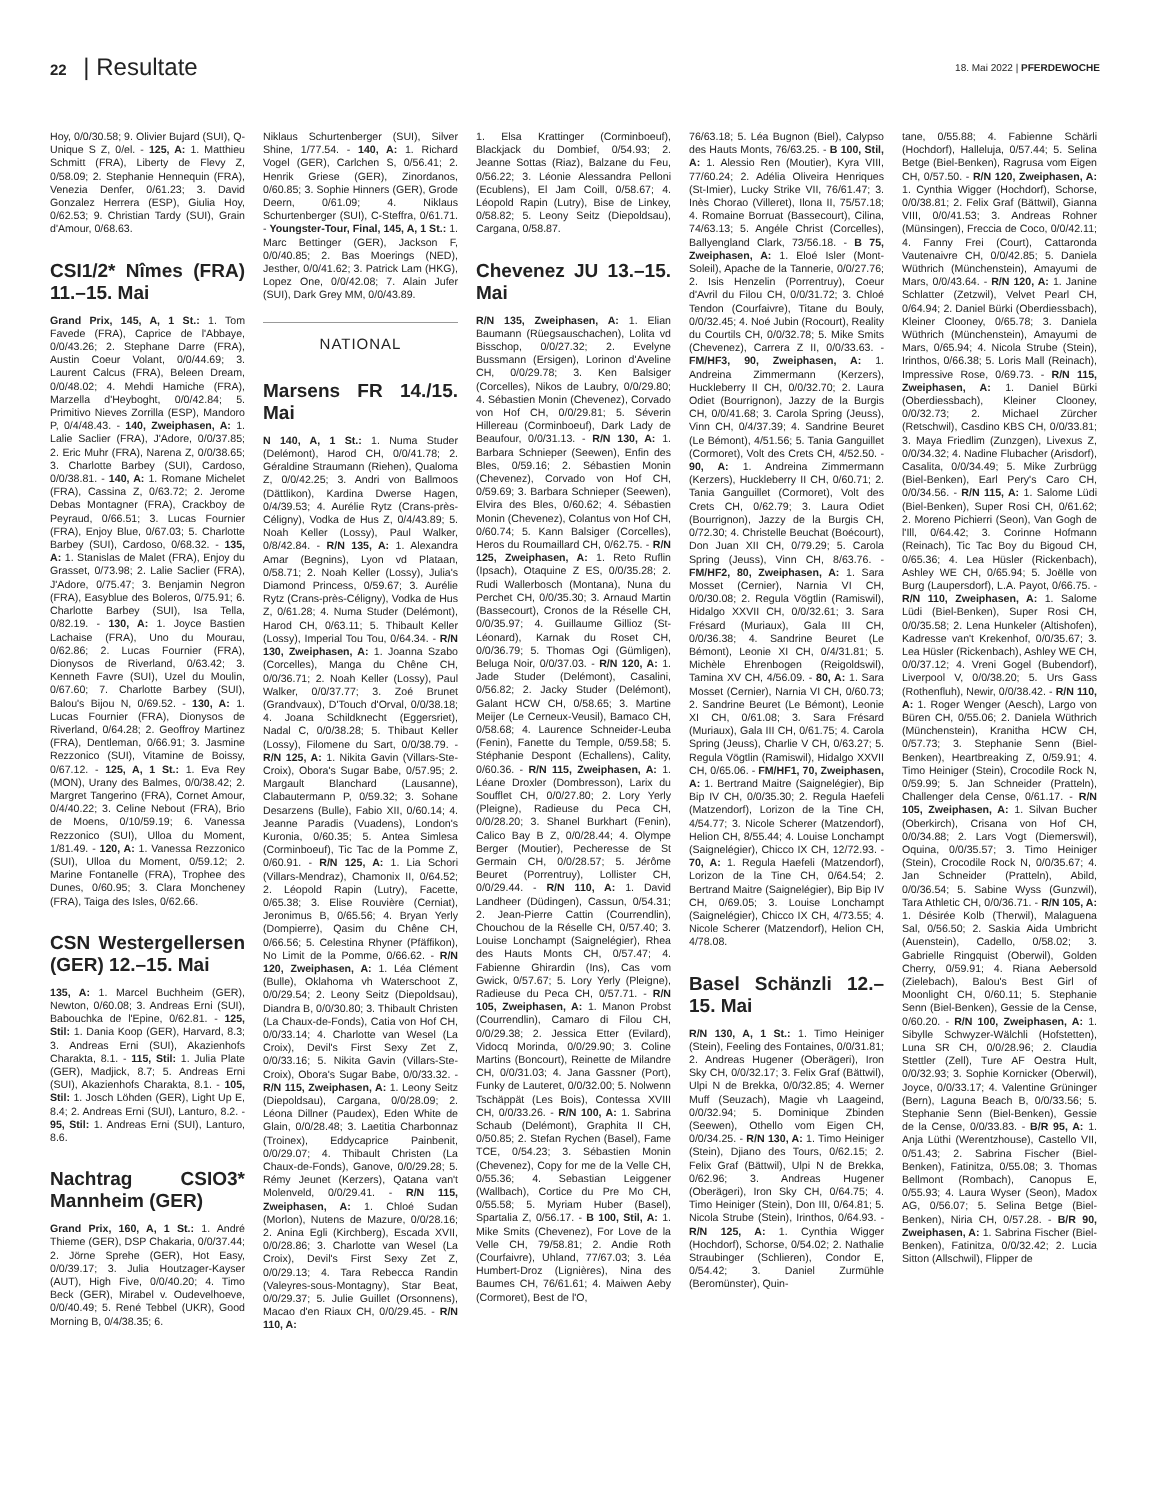22 | Resultate
18. Mai 2022 | PFERDEWOCHE
Hoy, 0/0/30.58; 9. Olivier Bujard (SUI), Q-Unique S Z, 0/el. - 125, A: 1. Matthieu Schmitt (FRA), Liberty de Flevy Z, 0/58.09; 2. Stephanie Hennequin (FRA), Venezia Denfer, 0/61.23; 3. David Gonzalez Herrera (ESP), Giulia Hoy, 0/62.53; 9. Christian Tardy (SUI), Grain d'Amour, 0/68.63.
CSI1/2* Nîmes (FRA) 11.–15. Mai
Grand Prix, 145, A, 1 St.: 1. Tom Favede (FRA), Caprice de l'Abbaye, 0/0/43.26; 2. Stephane Darre (FRA), Austin Coeur Volant, 0/0/44.69; 3. Laurent Calcus (FRA), Beleen Dream, 0/0/48.02; 4. Mehdi Hamiche (FRA), Marzella d'Heyboght, 0/0/42.84; 5. Primitivo Nieves Zorrilla (ESP), Mandoro P, 0/4/48.43. - 140, Zweiphasen, A: 1. Lalie Saclier (FRA), J'Adore, 0/0/37.85; 2. Eric Muhr (FRA), Narena Z, 0/0/38.65; 3. Charlotte Barbey (SUI), Cardoso, 0/0/38.81. - 140, A: 1. Romane Michelet (FRA), Cassina Z, 0/63.72; 2. Jerome Debas Montagner (FRA), Crackboy de Peyraud, 0/66.51; 3. Lucas Fournier (FRA), Enjoy Blue, 0/67.03; 5. Charlotte Barbey (SUI), Cardoso, 0/68.32. - 135, A: 1. Stanislas de Malet (FRA), Enjoy du Grasset, 0/73.98; 2. Lalie Saclier (FRA), J'Adore, 0/75.47; 3. Benjamin Negron (FRA), Easyblue des Boleros, 0/75.91; 6. Charlotte Barbey (SUI), Isa Tella, 0/82.19. - 130, A: 1. Joyce Bastien Lachaise (FRA), Uno du Mourau, 0/62.86; 2. Lucas Fournier (FRA), Dionysos de Riverland, 0/63.42; 3. Kenneth Favre (SUI), Uzel du Moulin, 0/67.60; 7. Charlotte Barbey (SUI), Balou's Bijou N, 0/69.52. - 130, A: 1. Lucas Fournier (FRA), Dionysos de Riverland, 0/64.28; 2. Geoffroy Martinez (FRA), Dentleman, 0/66.91; 3. Jasmine Rezzonico (SUI), Vitamine de Boissy, 0/67.12. - 125, A, 1 St.: 1. Eva Rey (MON), Urany des Balmes, 0/0/38.42; 2. Margret Tangerino (FRA), Cornet Amour, 0/4/40.22; 3. Celine Nebout (FRA), Brio de Moens, 0/10/59.19; 6. Vanessa Rezzonico (SUI), Ulloa du Moment, 1/81.49. - 120, A: 1. Vanessa Rezzonico (SUI), Ulloa du Moment, 0/59.12; 2. Marine Fontanelle (FRA), Trophee des Dunes, 0/60.95; 3. Clara Moncheney (FRA), Taiga des Isles, 0/62.66.
CSN Westergellersen (GER) 12.–15. Mai
135, A: 1. Marcel Buchheim (GER), Newton, 0/60.08; 3. Andreas Erni (SUI), Babouchka de l'Epine, 0/62.81. - 125, Stil: 1. Dania Koop (GER), Harvard, 8.3; 3. Andreas Erni (SUI), Akazienhofs Charakta, 8.1. - 115, Stil: 1. Julia Plate (GER), Madjick, 8.7; 5. Andreas Erni (SUI), Akazienhofs Charakta, 8.1. - 105, Stil: 1. Josch Löhden (GER), Light Up E, 8.4; 2. Andreas Erni (SUI), Lanturo, 8.2. - 95, Stil: 1. Andreas Erni (SUI), Lanturo, 8.6.
Nachtrag CSIO3* Mannheim (GER)
Grand Prix, 160, A, 1 St.: 1. André Thieme (GER), DSP Chakaria, 0/0/37.44; 2. Jörne Sprehe (GER), Hot Easy, 0/0/39.17; 3. Julia Houtzager-Kayser (AUT), High Five, 0/0/40.20; 4. Timo Beck (GER), Mirabel v. Oudevelhoeve, 0/0/40.49; 5. René Tebbel (UKR), Good Morning B, 0/4/38.35; 6.
Niklaus Schurtenberger (SUI), Silver Shine, 1/77.54. - 140, A: 1. Richard Vogel (GER), Carlchen S, 0/56.41; 2. Henrik Griese (GER), Zinordanos, 0/60.85; 3. Sophie Hinners (GER), Grode Deern, 0/61.09; 4. Niklaus Schurtenberger (SUI), C-Steffra, 0/61.71. - Youngster-Tour, Final, 145, A, 1 St.: 1. Marc Bettinger (GER), Jackson F, 0/0/40.85; 2. Bas Moerings (NED), Jesther, 0/0/41.62; 3. Patrick Lam (HKG), Lopez One, 0/0/42.08; 7. Alain Jufer (SUI), Dark Grey MM, 0/0/43.89.
NATIONAL
Marsens FR 14./15. Mai
N 140, A, 1 St.: 1. Numa Studer (Delémont), Harod CH, 0/0/41.78; 2. Géraldine Straumann (Riehen), Qualoma Z, 0/0/42.25; 3. Andri von Ballmoos (Dättlikon), Kardina Dwerse Hagen, 0/4/39.53; 4. Aurélie Rytz (Crans-près-Céligny), Vodka de Hus Z, 0/4/43.89; 5. Noah Keller (Lossy), Paul Walker, 0/8/42.84. - R/N 135, A: 1. Alexandra Amar (Begnins), Lyon vd Plataan, 0/58.71; 2. Noah Keller (Lossy), Julia's Diamond Princess, 0/59.67; 3. Aurélie Rytz (Crans-près-Céligny), Vodka de Hus Z, 0/61.28; 4. Numa Studer (Delémont), Harod CH, 0/63.11; 5. Thibault Keller (Lossy), Imperial Tou Tou, 0/64.34. - R/N 130, Zweiphasen, A: 1. Joanna Szabo (Corcelles), Manga du Chêne CH, 0/0/36.71; 2. Noah Keller (Lossy), Paul Walker, 0/0/37.77; 3. Zoé Brunet (Grandvaux), D'Touch d'Orval, 0/0/38.18; 4. Joana Schildknecht (Eggersriet), Nadal C, 0/0/38.28; 5. Thibaut Keller (Lossy), Filomene du Sart, 0/0/38.79. - R/N 125, A: 1. Nikita Gavin (Villars-Ste-Croix), Obora's Sugar Babe, 0/57.95; 2. Margault Blanchard (Lausanne), Clabautermann P, 0/59.32; 3. Sohane Desarzens (Bulle), Fabio XII, 0/60.14; 4. Jeanne Paradis (Vuadens), London's Kuronia, 0/60.35; 5. Antea Simlesa (Corminboeuf), Tic Tac de la Pomme Z, 0/60.91. - R/N 125, A: 1. Lia Schori (Villars-Mendraz), Chamonix II, 0/64.52; 2. Léopold Rapin (Lutry), Facette, 0/65.38; 3. Elise Rouvière (Cerniat), Jeronimus B, 0/65.56; 4. Bryan Yerly (Dompierre), Qasim du Chêne CH, 0/66.56; 5. Celestina Rhyner (Pfäffikon), No Limit de la Pomme, 0/66.62. - R/N 120, Zweiphasen, A: 1. Léa Clément (Bulle), Oklahoma vh Waterschoot Z, 0/0/29.54; 2. Leony Seitz (Diepoldsau), Diandra B, 0/0/30.80; 3. Thibault Christen (La Chaux-de-Fonds), Catia von Hof CH, 0/0/33.14; 4. Charlotte van Wesel (La Croix), Devil's First Sexy Zet Z, 0/0/33.16; 5. Nikita Gavin (Villars-Ste-Croix), Obora's Sugar Babe, 0/0/33.32. - R/N 115, Zweiphasen, A: 1. Leony Seitz (Diepoldsau), Cargana, 0/0/28.09; 2. Léona Dillner (Paudex), Eden White de Glain, 0/0/28.48; 3. Laetitia Charbonnaz (Troinex), Eddycaprice Painbenit, 0/0/29.07; 4. Thibault Christen (La Chaux-de-Fonds), Ganove, 0/0/29.28; 5. Rémy Jeunet (Kerzers), Qatana van't Molenveld, 0/0/29.41. - R/N 115, Zweiphasen, A: 1. Chloé Sudan (Morlon), Nutens de Mazure, 0/0/28.16; 2. Anina Egli (Kirchberg), Escada XVII, 0/0/28.86; 3. Charlotte van Wesel (La Croix), Devil's First Sexy Zet Z, 0/0/29.13; 4. Tara Rebecca Randin (Valeyres-sous-Montagny), Star Beat, 0/0/29.37; 5. Julie Guillet (Orsonnens), Macao d'en Riaux CH, 0/0/29.45. - R/N 110, A:
1. Elsa Krattinger (Corminboeuf), Blackjack du Dombief, 0/54.93; 2. Jeanne Sottas (Riaz), Balzane du Feu, 0/56.22; 3. Léonie Alessandra Pelloni (Ecublens), El Jam Coill, 0/58.67; 4. Léopold Rapin (Lutry), Bise de Linkey, 0/58.82; 5. Leony Seitz (Diepoldsau), Cargana, 0/58.87.
Chevenez JU 13.–15. Mai
R/N 135, Zweiphasen, A: 1. Elian Baumann (Rüegsauschachen), Lolita vd Bisschop, 0/0/27.32; 2. Evelyne Bussmann (Ersigen), Lorinon d'Aveline CH, 0/0/29.78; 3. Ken Balsiger (Corcelles), Nikos de Laubry, 0/0/29.80; 4. Sébastien Monin (Chevenez), Corvado von Hof CH, 0/0/29.81; 5. Séverin Hillereau (Corminboeuf), Dark Lady de Beaufour, 0/0/31.13. - R/N 130, A: 1. Barbara Schnieper (Seewen), Enfin des Bles, 0/59.16; 2. Sébastien Monin (Chevenez), Corvado von Hof CH, 0/59.69; 3. Barbara Schnieper (Seewen), Elvira des Bles, 0/60.62; 4. Sébastien Monin (Chevenez), Colantus von Hof CH, 0/60.74; 5. Kann Balsiger (Corcelles), Heros du Roumaillard CH, 0/62.75. - R/N 125, Zweiphasen, A: 1. Reto Ruflin (Ipsach), Otaquine Z ES, 0/0/35.28; 2. Rudi Wallerbosch (Montana), Nuna du Perchet CH, 0/0/35.30; 3. Arnaud Martin (Bassecourt), Cronos de la Réselle CH, 0/0/35.97; 4. Guillaume Gillioz (St-Léonard), Karnak du Roset CH, 0/0/36.79; 5. Thomas Ogi (Gümligen), Beluga Noir, 0/0/37.03. - R/N 120, A: 1. Jade Studer (Delémont), Casalini, 0/56.82; 2. Jacky Studer (Delémont), Galant HCW CH, 0/58.65; 3. Martine Meijer (Le Cerneux-Veusil), Bamaco CH, 0/58.68; 4. Laurence Schneider-Leuba (Fenin), Fanette du Temple, 0/59.58; 5. Stéphanie Despont (Echallens), Cality, 0/60.36. - R/N 115, Zweiphasen, A: 1. Léane Droxler (Dombresson), Larix du Soufflet CH, 0/0/27.80; 2. Lory Yerly (Pleigne), Radieuse du Peca CH, 0/0/28.20; 3. Shanel Burkhart (Fenin), Calico Bay B Z, 0/0/28.44; 4. Olympe Berger (Moutier), Pecheresse de St Germain CH, 0/0/28.57; 5. Jérôme Beuret (Porrentruy), Lollister CH, 0/0/29.44. - R/N 110, A: 1. David Landheer (Düdingen), Cassun, 0/54.31; 2. Jean-Pierre Cattin (Courrendlin), Chouchou de la Réselle CH, 0/57.40; 3. Louise Lonchampt (Saignelégier), Rhea des Hauts Monts CH, 0/57.47; 4. Fabienne Ghirardin (Ins), Cas vom Gwick, 0/57.67; 5. Lory Yerly (Pleigne), Radieuse du Peca CH, 0/57.71. - R/N 105, Zweiphasen, A: 1. Manon Probst (Courrendlin), Camaro di Filou CH, 0/0/29.38; 2. Jessica Etter (Evilard), Vidocq Morinda, 0/0/29.90; 3. Coline Martins (Boncourt), Reinette de Milandre CH, 0/0/31.03; 4. Jana Gassner (Port), Funky de Lauteret, 0/0/32.00; 5. Nolwenn Tschäppät (Les Bois), Contessa XVIII CH, 0/0/33.26. - R/N 100, A: 1. Sabrina Schaub (Delémont), Graphita II CH, 0/50.85; 2. Stefan Rychen (Basel), Fame TCE, 0/54.23; 3. Sébastien Monin (Chevenez), Copy for me de la Velle CH, 0/55.36; 4. Sebastian Leiggener (Wallbach), Cortice du Pre Mo CH, 0/55.58; 5. Myriam Huber (Basel), Spartalia Z, 0/56.17. - B 100, Stil, A: 1. Mike Smits (Chevenez), For Love de la Velle CH, 79/58.81; 2. Andie Roth (Courfaivre), Uhland, 77/67.03; 3. Léa Humbert-Droz (Lignières), Nina des Baumes CH, 76/61.61; 4. Maiwen Aeby (Cormoret), Best de l'O,
76/63.18; 5. Léa Bugnon (Biel), Calypso des Hauts Monts, 76/63.25. - B 100, Stil, A: 1. Alessio Ren (Moutier), Kyra VIII, 77/60.24; 2. Adélia Oliveira Henriques (St-Imier), Lucky Strike VII, 76/61.47; 3. Inès Chorao (Villeret), Ilona II, 75/57.18; 4. Romaine Borruat (Bassecourt), Cilina, 74/63.13; 5. Angéle Christ (Corcelles), Ballyengland Clark, 73/56.18. - B 75, Zweiphasen, A: 1. Eloé Isler (Mont-Soleil), Apache de la Tannerie, 0/0/27.76; 2. Isis Henzelin (Porrentruy), Coeur d'Avril du Filou CH, 0/0/31.72; 3. Chloé Tendon (Courfaivre), Titane du Bouly, 0/0/32.45; 4. Noé Jubin (Rocourt), Reality du Courtils CH, 0/0/32.78; 5. Mike Smits (Chevenez), Carrera Z II, 0/0/33.63. - FM/HF3, 90, Zweiphasen, A: 1. Andreina Zimmermann (Kerzers), Huckleberry II CH, 0/0/32.70; 2. Laura Odiet (Bourrignon), Jazzy de la Burgis CH, 0/0/41.68; 3. Carola Spring (Jeuss), Vinn CH, 0/4/37.39; 4. Sandrine Beuret (Le Bémont), 4/51.56; 5. Tania Ganguillet (Cormoret), Volt des Crets CH, 4/52.50. - 90, A: 1. Andreina Zimmermann (Kerzers), Huckleberry II CH, 0/60.71; 2. Tania Ganguillet (Cormoret), Volt des Crets CH, 0/62.79; 3. Laura Odiet (Bourrignon), Jazzy de la Burgis CH, 0/72.30; 4. Christelle Beuchat (Boécourt), Don Juan XII CH, 0/79.29; 5. Carola Spring (Jeuss), Vinn CH, 8/63.76. - FM/HF2, 80, Zweiphasen, A: 1. Sara Mosset (Cernier), Narnia VI CH, 0/0/30.08; 2. Regula Vögtlin (Ramiswil), Hidalgo XXVII CH, 0/0/32.61; 3. Sara Frésard (Muriaux), Gala III CH, 0/0/36.38; 4. Sandrine Beuret (Le Bémont), Leonie XI CH, 0/4/31.81; 5. Michèle Ehrenbogen (Reigoldswil), Tamina XV CH, 4/56.09. - 80, A: 1. Sara Mosset (Cernier), Narnia VI CH, 0/60.73; 2. Sandrine Beuret (Le Bémont), Leonie XI CH, 0/61.08; 3. Sara Frésard (Muriaux), Gala III CH, 0/61.75; 4. Carola Spring (Jeuss), Charlie V CH, 0/63.27; 5. Regula Vögtlin (Ramiswil), Hidalgo XXVII CH, 0/65.06. - FM/HF1, 70, Zweiphasen, A: 1. Bertrand Maitre (Saignelégier), Bip Bip IV CH, 0/0/35.30; 2. Regula Haefeli (Matzendorf), Lorizon de la Tine CH, 4/54.77; 3. Nicole Scherer (Matzendorf), Helion CH, 8/55.44; 4. Louise Lonchampt (Saignelégier), Chicco IX CH, 12/72.93. - 70, A: 1. Regula Haefeli (Matzendorf), Lorizon de la Tine CH, 0/64.54; 2. Bertrand Maitre (Saignelégier), Bip Bip IV CH, 0/69.05; 3. Louise Lonchampt (Saignelégier), Chicco IX CH, 4/73.55; 4. Nicole Scherer (Matzendorf), Helion CH, 4/78.08.
Basel Schänzli 12.–15. Mai
R/N 130, A, 1 St.: 1. Timo Heiniger (Stein), Feeling des Fontaines, 0/0/31.81; 2. Andreas Hugener (Oberägeri), Iron Sky CH, 0/0/32.17; 3. Felix Graf (Bättwil), Ulpi N de Brekka, 0/0/32.85; 4. Werner Muff (Seuzach), Magie vh Laageind, 0/0/32.94; 5. Dominique Zbinden (Seewen), Othello vom Eigen CH, 0/0/34.25. - R/N 130, A: 1. Timo Heiniger (Stein), Djiano des Tours, 0/62.15; 2. Felix Graf (Bättwil), Ulpi N de Brekka, 0/62.96; 3. Andreas Hugener (Oberägeri), Iron Sky CH, 0/64.75; 4. Timo Heiniger (Stein), Don III, 0/64.81; 5. Nicola Strube (Stein), Irinthos, 0/64.93. - R/N 125, A: 1. Cynthia Wigger (Hochdorf), Schorse, 0/54.02; 2. Nathalie Straubinger (Schlieren), Condor E, 0/54.42; 3. Daniel Zurmühle (Beromünster), Quin-
tane, 0/55.88; 4. Fabienne Schärli (Hochdorf), Halleluja, 0/57.44; 5. Selina Betge (Biel-Benken), Ragrusa vom Eigen CH, 0/57.50. - R/N 120, Zweiphasen, A: 1. Cynthia Wigger (Hochdorf), Schorse, 0/0/38.81; 2. Felix Graf (Bättwil), Gianna VIII, 0/0/41.53; 3. Andreas Rohner (Münsingen), Freccia de Coco, 0/0/42.11; 4. Fanny Frei (Court), Cattaronda Vautenaivre CH, 0/0/42.85; 5. Daniela Wüthrich (Münchenstein), Amayumi de Mars, 0/0/43.64. - R/N 120, A: 1. Janine Schlatter (Zetzwil), Velvet Pearl CH, 0/64.94; 2. Daniel Bürki (Oberdiessbach), Kleiner Clooney, 0/65.78; 3. Daniela Wüthrich (Münchenstein), Amayumi de Mars, 0/65.94; 4. Nicola Strube (Stein), Irinthos, 0/66.38; 5. Loris Mall (Reinach), Impressive Rose, 0/69.73. - R/N 115, Zweiphasen, A: 1. Daniel Bürki (Oberdiessbach), Kleiner Clooney, 0/0/32.73; 2. Michael Zürcher (Retschwil), Casdino KBS CH, 0/0/33.81; 3. Maya Friedlim (Zunzgen), Livexus Z, 0/0/34.32; 4. Nadine Flubacher (Arisdorf), Casalita, 0/0/34.49; 5. Mike Zurbrügg (Biel-Benken), Earl Pery's Caro CH, 0/0/34.56. - R/N 115, A: 1. Salome Lüdi (Biel-Benken), Super Rosi CH, 0/61.62; 2. Moreno Pichierri (Seon), Van Gogh de l'Ill, 0/64.42; 3. Corinne Hofmann (Reinach), Tic Tac Boy du Bigoud CH, 0/65.36; 4. Lea Hüsler (Rickenbach), Ashley WE CH, 0/65.94; 5. Joëlle von Burg (Laupersdorf), L.A. Payot, 0/66.75. - R/N 110, Zweiphasen, A: 1. Salome Lüdi (Biel-Benken), Super Rosi CH, 0/0/35.58; 2. Lena Hunkeler (Altishofen), Kadresse van't Krekenhof, 0/0/35.67; 3. Lea Hüsler (Rickenbach), Ashley WE CH, 0/0/37.12; 4. Vreni Gogel (Bubendorf), Liverpool V, 0/0/38.20; 5. Urs Gass (Rothenfluh), Newir, 0/0/38.42. - R/N 110, A: 1. Roger Wenger (Aesch), Largo von Büren CH, 0/55.06; 2. Daniela Wüthrich (Münchenstein), Kranitha HCW CH, 0/57.73; 3. Stephanie Senn (Biel-Benken), Heartbreaking Z, 0/59.91; 4. Timo Heiniger (Stein), Crocodile Rock N, 0/59.99; 5. Jan Schneider (Pratteln), Challenger dela Cense, 0/61.17. - R/N 105, Zweiphasen, A: 1. Silvan Bucher (Oberkirch), Crisana von Hof CH, 0/0/34.88; 2. Lars Vogt (Diemerswil), Oquina, 0/0/35.57; 3. Timo Heiniger (Stein), Crocodile Rock N, 0/0/35.67; 4. Jan Schneider (Pratteln), Abild, 0/0/36.54; 5. Sabine Wyss (Gunzwil), Tara Athletic CH, 0/0/36.71. - R/N 105, A: 1. Désirée Kolb (Therwil), Malaguena Sal, 0/56.50; 2. Saskia Aida Umbricht (Auenstein), Cadello, 0/58.02; 3. Gabrielle Ringquist (Oberwil), Golden Cherry, 0/59.91; 4. Riana Aebersold (Zielebach), Balou's Best Girl of Moonlight CH, 0/60.11; 5. Stephanie Senn (Biel-Benken), Gessie de la Cense, 0/60.20. - R/N 100, Zweiphasen, A: 1. Sibylle Schwyzer-Wälchli (Hofstetten), Luna SR CH, 0/0/28.96; 2. Claudia Stettler (Zell), Ture AF Oestra Hult, 0/0/32.93; 3. Sophie Kornicker (Oberwil), Joyce, 0/0/33.17; 4. Valentine Grüninger (Bern), Laguna Beach B, 0/0/33.56; 5. Stephanie Senn (Biel-Benken), Gessie de la Cense, 0/0/33.83. - B/R 95, A: 1. Anja Lüthi (Werentzhouse), Castello VII, 0/51.43; 2. Sabrina Fischer (Biel-Benken), Fatinitza, 0/55.08; 3. Thomas Bellmont (Rombach), Canopus E, 0/55.93; 4. Laura Wyser (Seon), Madox AG, 0/56.07; 5. Selina Betge (Biel-Benken), Niria CH, 0/57.28. - B/R 90, Zweiphasen, A: 1. Sabrina Fischer (Biel-Benken), Fatinitza, 0/0/32.42; 2. Lucia Sitton (Allschwil), Flipper de